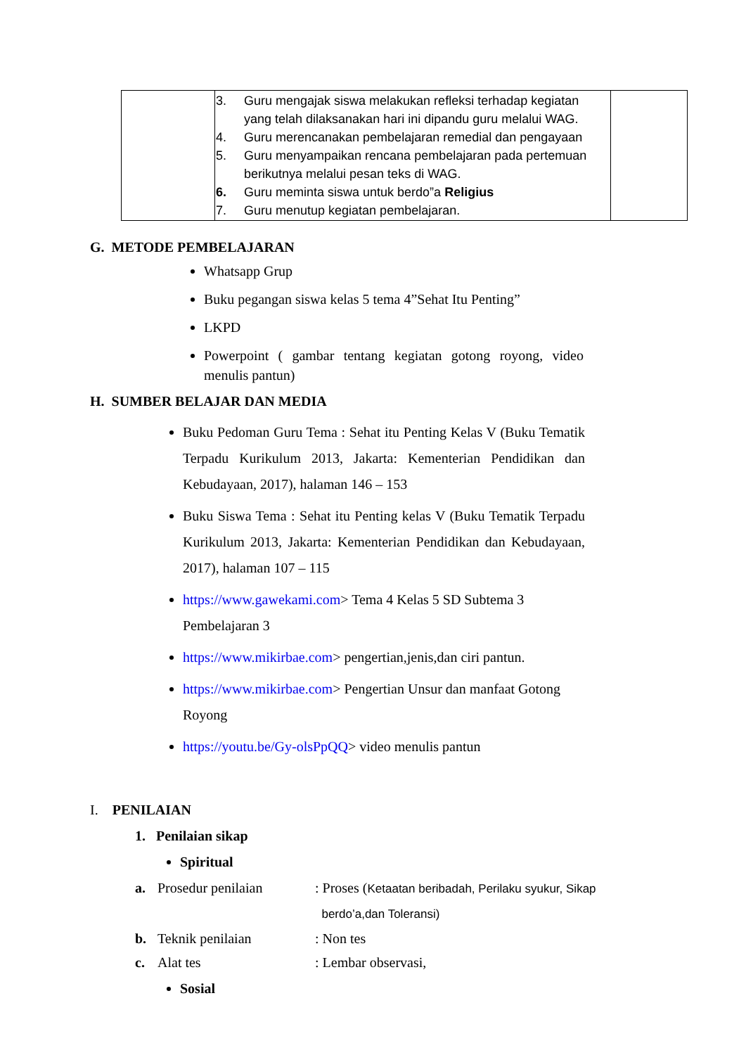| | 3. Guru mengajak siswa melakukan refleksi terhadap kegiatan yang telah dilaksanakan hari ini dipandu guru melalui WAG. 4. Guru merencanakan pembelajaran remedial dan pengayaan 5. Guru menyampaikan rencana pembelajaran pada pertemuan berikutnya melalui pesan teks di WAG. 6. Guru meminta siswa untuk berdo”a Religius 7. Guru menutup kegiatan pembelajaran. | |
G. METODE PEMBELAJARAN
Whatsapp Grup
Buku pegangan siswa kelas 5 tema 4”Sehat Itu Penting”
LKPD
Powerpoint ( gambar tentang kegiatan gotong royong, video menulis pantun)
H. SUMBER BELAJAR DAN MEDIA
Buku Pedoman Guru Tema : Sehat itu Penting Kelas V (Buku Tematik Terpadu Kurikulum 2013, Jakarta: Kementerian Pendidikan dan Kebudayaan, 2017), halaman 146 – 153
Buku Siswa Tema : Sehat itu Penting kelas V (Buku Tematik Terpadu Kurikulum 2013, Jakarta: Kementerian Pendidikan dan Kebudayaan, 2017), halaman 107 – 115
https://www.gawekami.com> Tema 4 Kelas 5 SD Subtema 3 Pembelajaran 3
https://www.mikirbae.com> pengertian,jenis,dan ciri pantun.
https://www.mikirbae.com> Pengertian Unsur dan manfaat Gotong Royong
https://youtu.be/Gy-olsPpQQ> video menulis pantun
I. PENILAIAN
1. Penilaian sikap
Spiritual
a. Prosedur penilaian : Proses (Ketaatan beribadah, Perilaku syukur, Sikap
berdo’a,dan Toleransi)
b. Teknik penilaian : Non tes
c. Alat tes : Lembar observasi,
Sosial